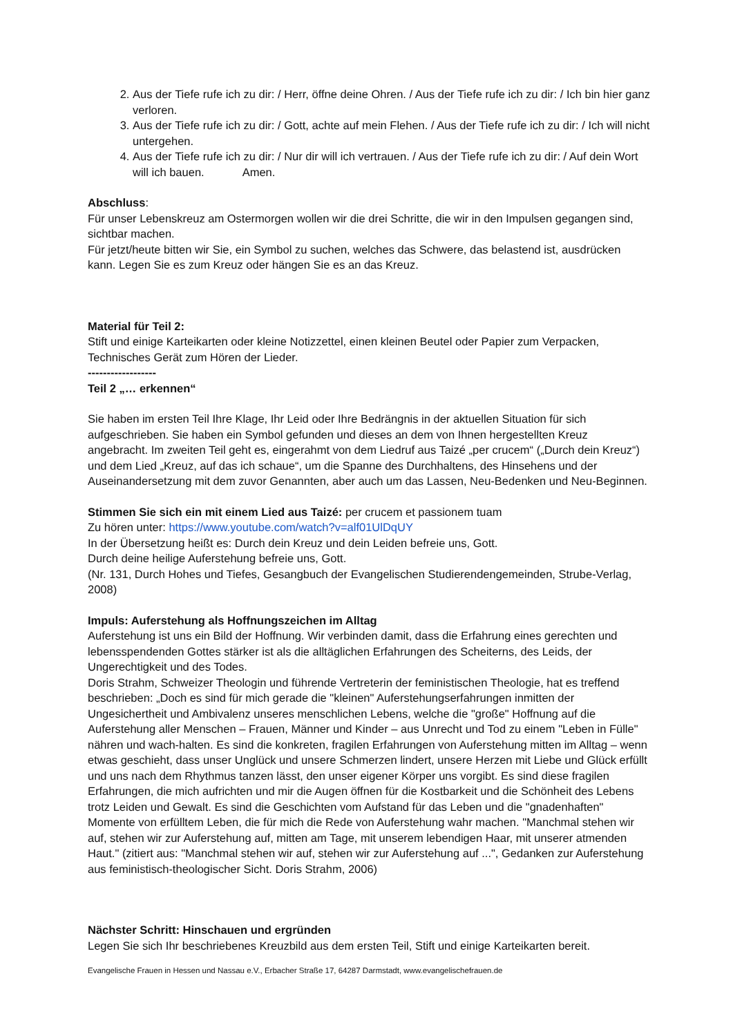2. Aus der Tiefe rufe ich zu dir: / Herr, öffne deine Ohren. / Aus der Tiefe rufe ich zu dir: / Ich bin hier ganz verloren.
3. Aus der Tiefe rufe ich zu dir: / Gott, achte auf mein Flehen. / Aus der Tiefe rufe ich zu dir: / Ich will nicht untergehen.
4. Aus der Tiefe rufe ich zu dir: / Nur dir will ich vertrauen. / Aus der Tiefe rufe ich zu dir: / Auf dein Wort will ich bauen. Amen.
Abschluss:
Für unser Lebenskreuz am Ostermorgen wollen wir die drei Schritte, die wir in den Impulsen gegangen sind, sichtbar machen.
Für jetzt/heute bitten wir Sie, ein Symbol zu suchen, welches das Schwere, das belastend ist, ausdrücken kann. Legen Sie es zum Kreuz oder hängen Sie es an das Kreuz.
Material für Teil 2:
Stift und einige Karteikarten oder kleine Notizzettel, einen kleinen Beutel oder Papier zum Verpacken, Technisches Gerät zum Hören der Lieder.
------------------
Teil 2 „… erkennen“
Sie haben im ersten Teil Ihre Klage, Ihr Leid oder Ihre Bedrängnis in der aktuellen Situation für sich aufgeschrieben. Sie haben ein Symbol gefunden und dieses an dem von Ihnen hergestellten Kreuz angebracht. Im zweiten Teil geht es, eingerahmt von dem Liedruf aus Taizé „per crucem“ („Durch dein Kreuz“) und dem Lied „Kreuz, auf das ich schaue“, um die Spanne des Durchhaltens, des Hinsehens und der Auseinandersetzung mit dem zuvor Genannten, aber auch um das Lassen, Neu-Bedenken und Neu-Beginnen.
Stimmen Sie sich ein mit einem Lied aus Taizé: per crucem et passionem tuam
Zu hören unter: https://www.youtube.com/watch?v=alf01UlDqUY
In der Übersetzung heißt es: Durch dein Kreuz und dein Leiden befreie uns, Gott.
Durch deine heilige Auferstehung befreie uns, Gott.
(Nr. 131, Durch Hohes und Tiefes, Gesangbuch der Evangelischen Studierendengemeinden, Strube-Verlag, 2008)
Impuls: Auferstehung als Hoffnungszeichen im Alltag
Auferstehung ist uns ein Bild der Hoffnung. Wir verbinden damit, dass die Erfahrung eines gerechten und lebensspendenden Gottes stärker ist als die alltäglichen Erfahrungen des Scheiterns, des Leids, der Ungerechtigkeit und des Todes.
Doris Strahm, Schweizer Theologin und führende Vertreterin der feministischen Theologie, hat es treffend beschrieben: „Doch es sind für mich gerade die "kleinen" Auferstehungserfahrungen inmitten der Ungesichertheit und Ambivalenz unseres menschlichen Lebens, welche die "große" Hoffnung auf die Auferstehung aller Menschen – Frauen, Männer und Kinder – aus Unrecht und Tod zu einem "Leben in Fülle" nähren und wach-halten. Es sind die konkreten, fragilen Erfahrungen von Auferstehung mitten im Alltag – wenn etwas geschieht, dass unser Unglück und unsere Schmerzen lindert, unsere Herzen mit Liebe und Glück erfüllt und uns nach dem Rhythmus tanzen lässt, den unser eigener Körper uns vorgibt. Es sind diese fragilen Erfahrungen, die mich aufrichten und mir die Augen öffnen für die Kostbarkeit und die Schönheit des Lebens trotz Leiden und Gewalt. Es sind die Geschichten vom Aufstand für das Leben und die "gnadenhaften" Momente von erfülltem Leben, die für mich die Rede von Auferstehung wahr machen. "Manchmal stehen wir auf, stehen wir zur Auferstehung auf, mitten am Tage, mit unserem lebendigen Haar, mit unserer atmenden Haut." (zitiert aus: "Manchmal stehen wir auf, stehen wir zur Auferstehung auf ...", Gedanken zur Auferstehung aus feministisch-theologischer Sicht. Doris Strahm, 2006)
Nächster Schritt: Hinschauen und ergründen
Legen Sie sich Ihr beschriebenes Kreuzbild aus dem ersten Teil, Stift und einige Karteikarten bereit.
Evangelische Frauen in Hessen und Nassau e.V., Erbacher Straße 17, 64287 Darmstadt, www.evangelischefrauen.de